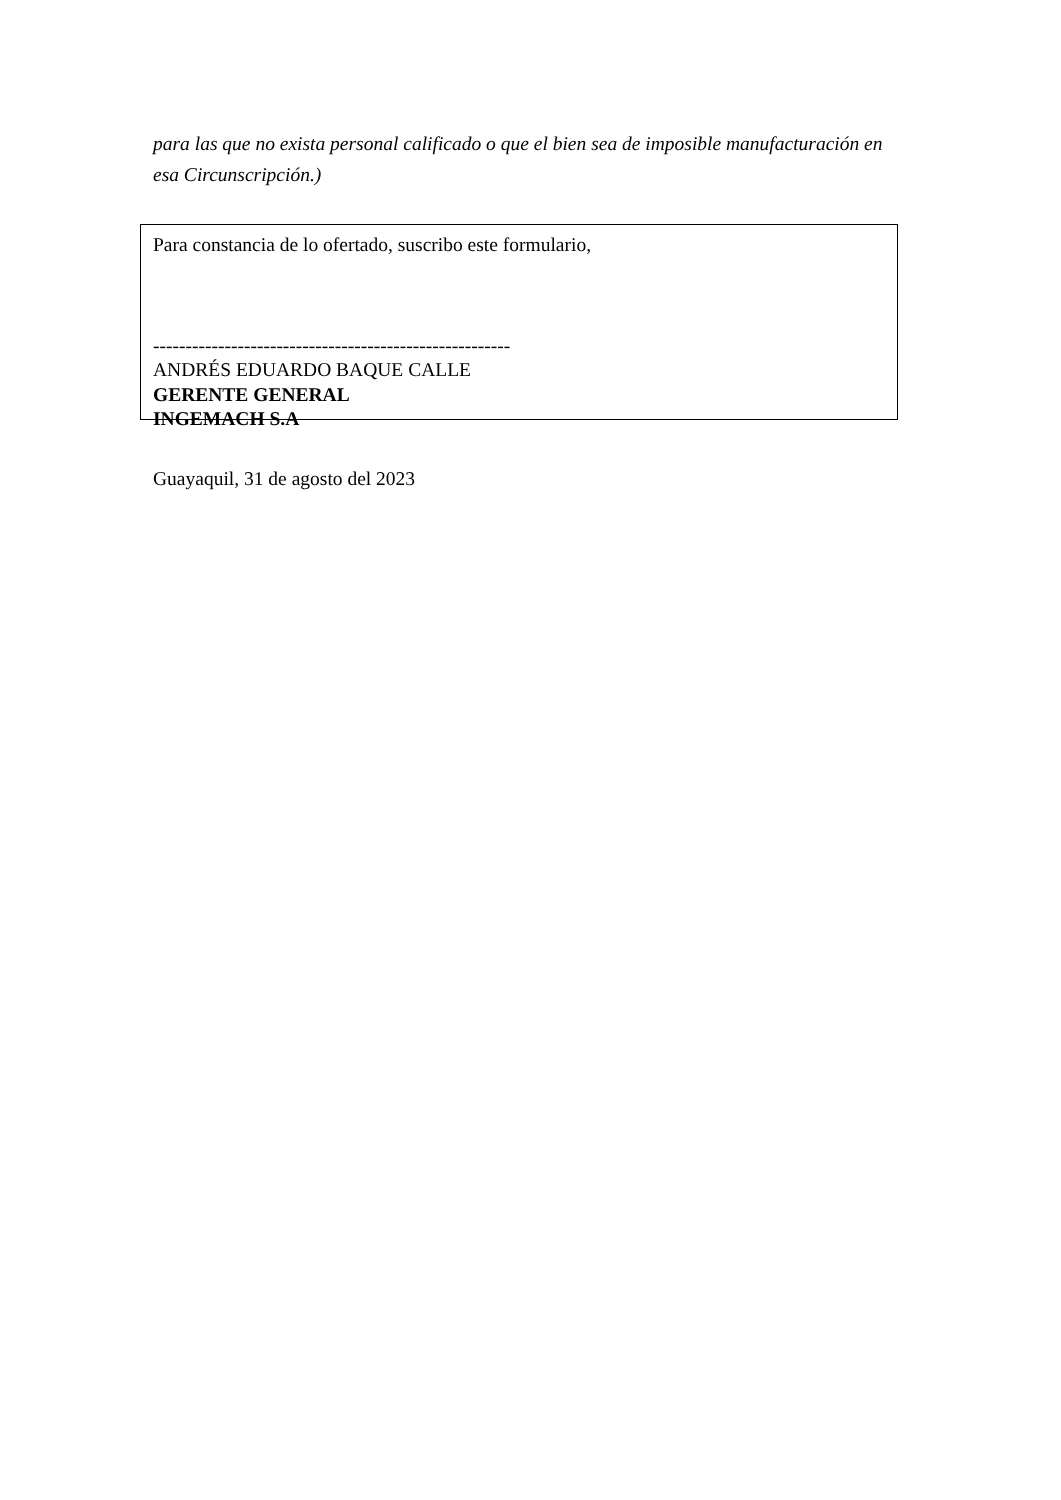para las que no exista personal calificado o que el bien sea de imposible manufacturación en esa Circunscripción.)
Para constancia de lo ofertado, suscribo este formulario,
-------------------------------------------------------
ANDRÉS EDUARDO BAQUE CALLE
GERENTE GENERAL
INGEMACH S.A
Guayaquil, 31 de agosto del 2023